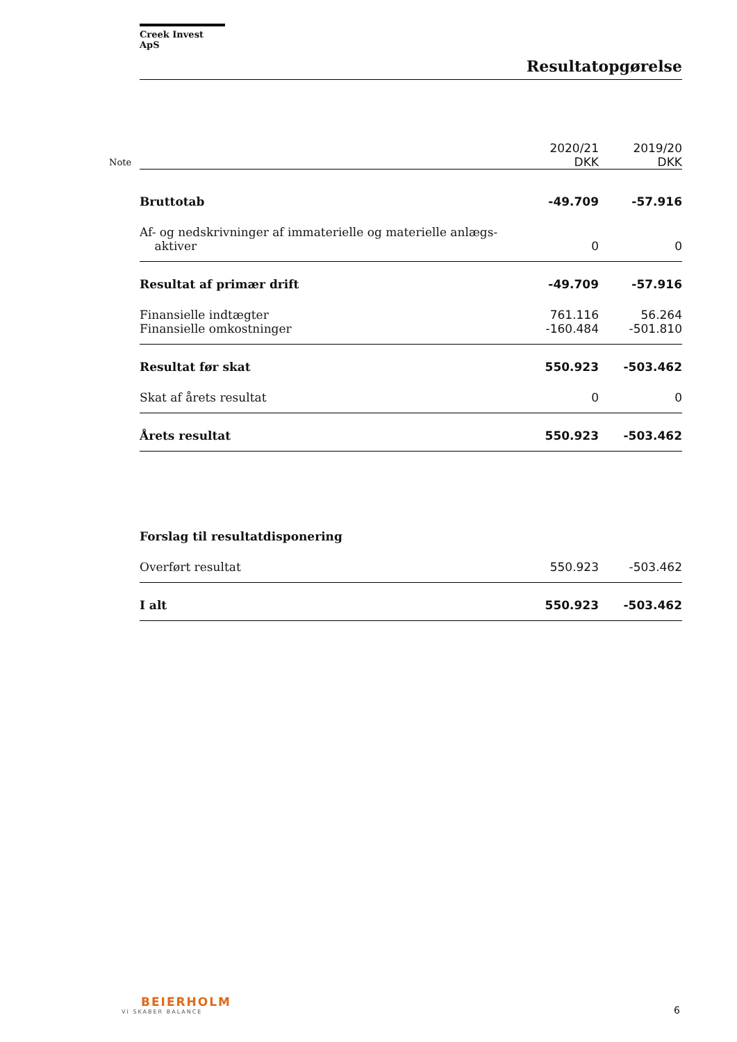Note
Creek Invest ApS
Resultatopgørelse
| | 2020/21 DKK | 2019/20 DKK |
| Bruttotab | -49.709 | -57.916 |
| Af- og nedskrivninger af immaterielle og materielle anlægs- aktiver | 0 | 0 |
| Resultat af primær drift | -49.709 | -57.916 |
| Finansielle indtægter | 761.116 | 56.264 |
| Finansielle omkostninger | -160.484 | -501.810 |
| Resultat før skat | 550.923 | -503.462 |
| Skat af årets resultat | 0 | 0 |
| Årets resultat | 550.923 | -503.462 |
| Forslag til resultatdisponering | | |
| Overført resultat | 550.923 | -503.462 |
| I alt | 550.923 | -503.462 |
BEIERHOLM
VI SKABER BALANCE
6